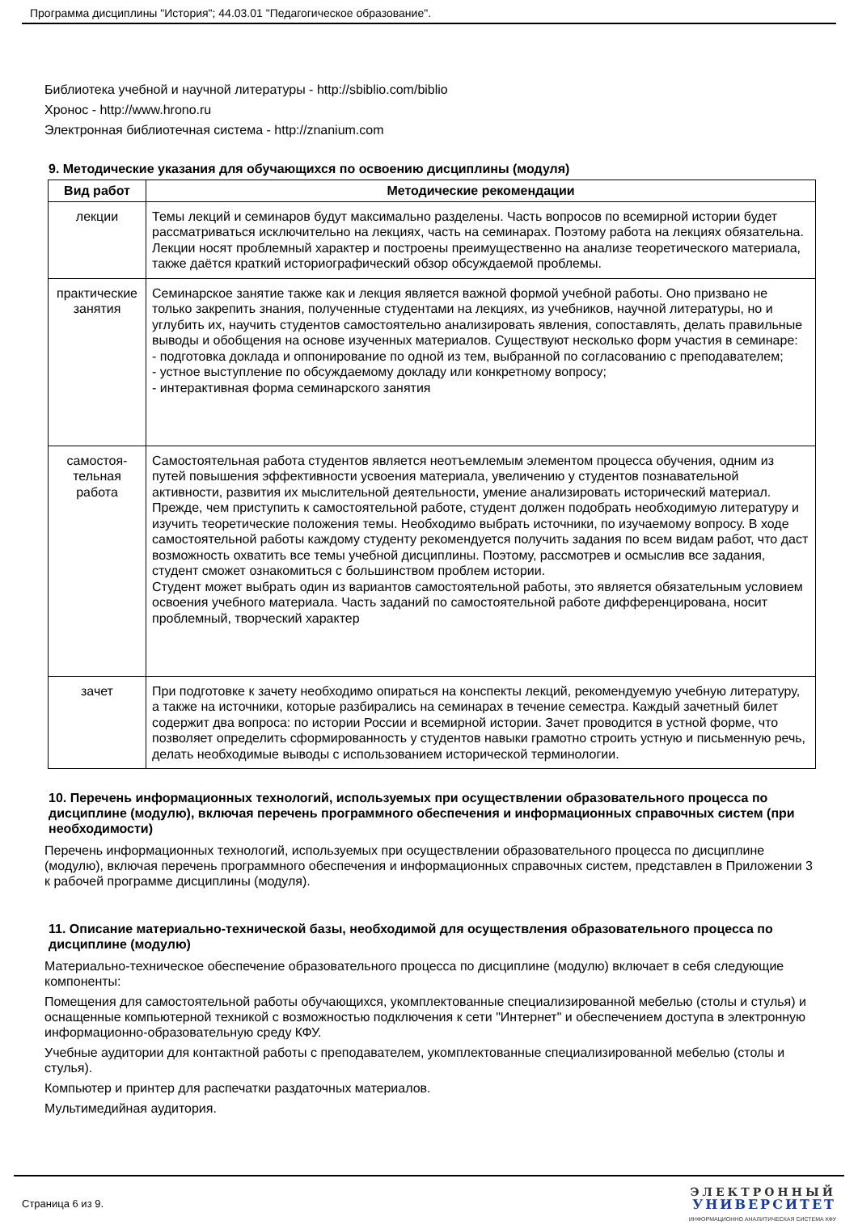Программа дисциплины "История"; 44.03.01 "Педагогическое образование".
Библиотека учебной и научной литературы - http://sbiblio.com/biblio
Хронос - http://www.hrono.ru
Электронная библиотечная система - http://znanium.com
9. Методические указания для обучающихся по освоению дисциплины (модуля)
| Вид работ | Методические рекомендации |
| --- | --- |
| лекции | Темы лекций и семинаров будут максимально разделены. Часть вопросов по всемирной истории будет рассматриваться исключительно на лекциях, часть на семинарах. Поэтому работа на лекциях обязательна. Лекции носят проблемный характер и построены преимущественно на анализе теоретического материала, также даётся краткий историографический обзор обсуждаемой проблемы. |
| практические занятия | Семинарское занятие также как и лекция является важной формой учебной работы. Оно призвано не только закрепить знания, полученные студентами на лекциях, из учебников, научной литературы, но и углубить их, научить студентов самостоятельно анализировать явления, сопоставлять, делать правильные выводы и обобщения на основе изученных материалов. Существуют несколько форм участия в семинаре: - подготовка доклада и оппонирование по одной из тем, выбранной по согласованию с преподавателем; - устное выступление по обсуждаемому докладу или конкретному вопросу; - интерактивная форма семинарского занятия |
| самостоя- тельная работа | Самостоятельная работа студентов является неотъемлемым элементом процесса обучения, одним из путей повышения эффективности усвоения материала, увеличению у студентов познавательной активности, развития их мыслительной деятельности, умение анализировать исторический материал. Прежде, чем приступить к самостоятельной работе, студент должен подобрать необходимую литературу и изучить теоретические положения темы. Необходимо выбрать источники, по изучаемому вопросу. В ходе самостоятельной работы каждому студенту рекомендуется получить задания по всем видам работ, что даст возможность охватить все темы учебной дисциплины. Поэтому, рассмотрев и осмыслив все задания, студент сможет ознакомиться с большинством проблем истории. Студент может выбрать один из вариантов самостоятельной работы, это является обязательным условием освоения учебного материала. Часть заданий по самостоятельной работе дифференцирована, носит проблемный, творческий характер |
| зачет | При подготовке к зачету необходимо опираться на конспекты лекций, рекомендуемую учебную литературу, а также на источники, которые разбирались на семинарах в течение семестра. Каждый зачетный билет содержит два вопроса: по истории России и всемирной истории. Зачет проводится в устной форме, что позволяет определить сформированность у студентов навыки грамотно строить устную и письменную речь, делать необходимые выводы с использованием исторической терминологии. |
10. Перечень информационных технологий, используемых при осуществлении образовательного процесса по дисциплине (модулю), включая перечень программного обеспечения и информационных справочных систем (при необходимости)
Перечень информационных технологий, используемых при осуществлении образовательного процесса по дисциплине (модулю), включая перечень программного обеспечения и информационных справочных систем, представлен в Приложении 3 к рабочей программе дисциплины (модуля).
11. Описание материально-технической базы, необходимой для осуществления образовательного процесса по дисциплине (модулю)
Материально-техническое обеспечение образовательного процесса по дисциплине (модулю) включает в себя следующие компоненты:
Помещения для самостоятельной работы обучающихся, укомплектованные специализированной мебелью (столы и стулья) и оснащенные компьютерной техникой с возможностью подключения к сети "Интернет" и обеспечением доступа в электронную информационно-образовательную среду КФУ.
Учебные аудитории для контактной работы с преподавателем, укомплектованные специализированной мебелью (столы и стулья).
Компьютер и принтер для распечатки раздаточных материалов.
Мультимедийная аудитория.
Страница 6 из 9.
ЭЛЕКТРОННЫЙ
УНИВЕРСИТЕТ
ИНФОРМАЦИОННО АНАЛИТИЧЕСКАЯ СИСТЕМА КФУ